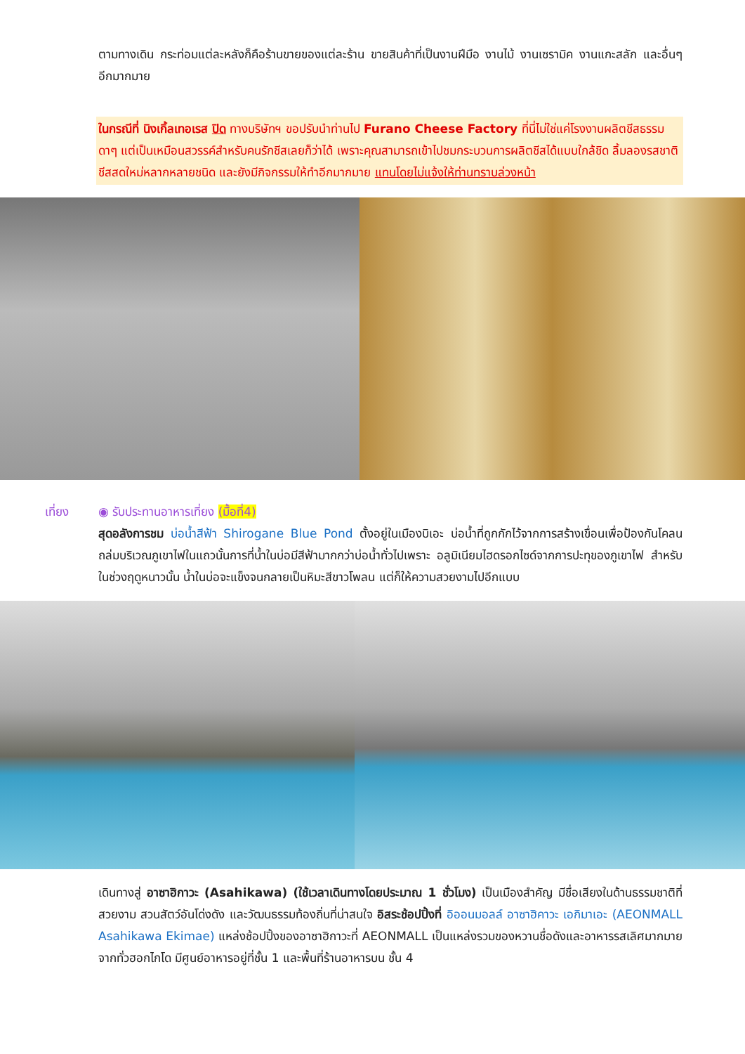ตามทางเดิน กระท่อมแต่ละหลังก็คือร้านขายของแต่ละร้าน ขายสินค้าที่เป็นงานฝีมือ งานไม้ งานเซรามิค งานแกะสลัก และอื่นๆ อีกมากมาย
ในกรณีที่ นิงเกิ้ลเทอเรส ปิด ทางบริษัทฯ ขอปรับนำท่านไป Furano Cheese Factory ที่นี่ไม่ใช่แค่โรงงานผลิตชีสธรรมดาๆ แต่เป็นเหมือนสวรรค์สำหรับคนรักชีสเลยก็ว่าได้ เพราะคุณสามารถเข้าไปชมกระบวนการผลิตชีสได้แบบใกล้ชิด ลิ้มลองรสชาติชีสสดใหม่หลากหลายชนิด และยังมีกิจกรรมให้ทำอีกมากมาย แทนโดยไม่แจ้งให้ท่านทราบล่วงหน้า
เที่ยง ◉ รับประทานอาหารเที่ยง (มื้อที่4)
สุดอลังการชม บ่อน้ำสีฟ้า Shirogane Blue Pond ตั้งอยู่ในเมืองบิเอะ บ่อน้ำที่ถูกกักไว้จากการสร้างเขื่อนเพื่อป้องกันโคลนถล่มบริเวณภูเขาไฟในแถวนั้นการที่น้ำในบ่อมีสีฟ้ามากกว่าบ่อน้ำทั่วไปเพราะ อลูมิเนียมไฮดรอกไซด์จากการปะทุของภูเขาไฟ สำหรับในช่วงฤดูหนาวนั้น น้ำในบ่อจะแข็งจนกลายเป็นหิมะสีขาวโพลน แต่ก็ให้ความสวยงามไปอีกแบบ
เดินทางสู่ อาซาฮิกาวะ (Asahikawa) (ใช้เวลาเดินทางโดยประมาณ 1 ชั่วโมง) เป็นเมืองสำคัญ มีชื่อเสียงในด้านธรรมชาติที่สวยงาม สวนสัตว์อันโด่งดัง และวัฒนธรรมท้องถิ่นที่น่าสนใจ อิสระช้อปปิ้งที่ อิออนมอลล์ อาซาฮิคาวะ เอกิมาเอะ (AEONMALL Asahikawa Ekimae) แหล่งช้อปปิ้งของอาซาฮิกาวะที่ AEONMALL เป็นแหล่งรวมของหวานชื่อดังและอาหารรสเลิศมากมายจากทั่วฮอกไกโด มีศูนย์อาหารอยู่ที่ชั้น 1 และพื้นที่ร้านอาหารบน ชั้น 4